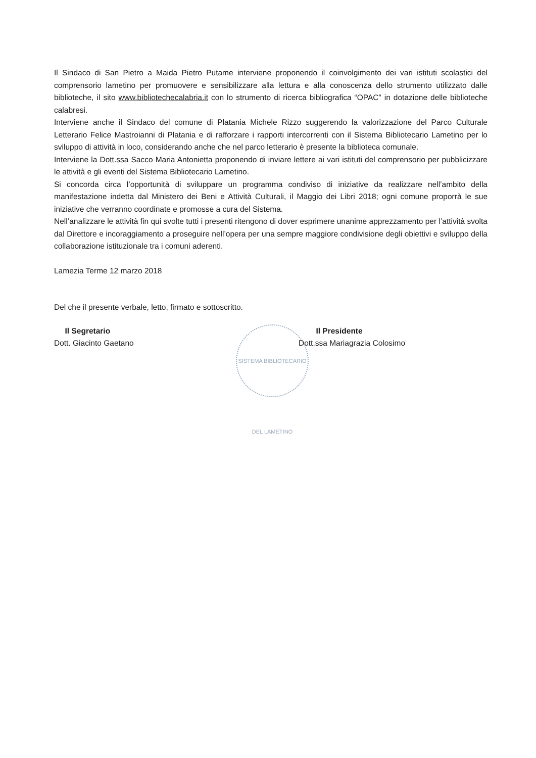Il Sindaco di San Pietro a Maida Pietro Putame interviene proponendo il coinvolgimento dei vari istituti scolastici del comprensorio lametino per promuovere e sensibilizzare alla lettura e alla conoscenza dello strumento utilizzato dalle biblioteche, il sito www.bibliotechecalabria.it con lo strumento di ricerca bibliografica “OPAC” in dotazione delle biblioteche calabresi.
Interviene anche il Sindaco del comune di Platania Michele Rizzo suggerendo la valorizzazione del Parco Culturale Letterario Felice Mastroianni di Platania e di rafforzare i rapporti intercorrenti con il Sistema Bibliotecario Lametino per lo sviluppo di attività in loco, considerando anche che nel parco letterario è presente la biblioteca comunale.
Interviene la Dott.ssa Sacco Maria Antonietta proponendo di inviare lettere ai vari istituti del comprensorio per pubblicizzare le attività e gli eventi del Sistema Bibliotecario Lametino.
Si concorda circa l’opportunità di sviluppare un programma condiviso di iniziative da realizzare nell’ambito della manifestazione indetta dal Ministero dei Beni e Attività Culturali, il Maggio dei Libri 2018; ogni comune proporrà le sue iniziative che verranno coordinate e promosse a cura del Sistema.
Nell’analizzare le attività fin qui svolte tutti i presenti ritengono di dover esprimere unanime apprezzamento per l’attività svolta dal Direttore e incoraggiamento a proseguire nell’opera per una sempre maggiore condivisione degli obiettivi e sviluppo della collaborazione istituzionale tra i comuni aderenti.
Lamezia Terme 12 marzo 2018
Del che il presente verbale, letto, firmato e sottoscritto.
Il Segretario
Dott. Giacinto Gaetano
Il Presidente
Dott.ssa Mariagrazia Colosimo
SISTEMA BIBLIOTECARIO DEL LAMETINO